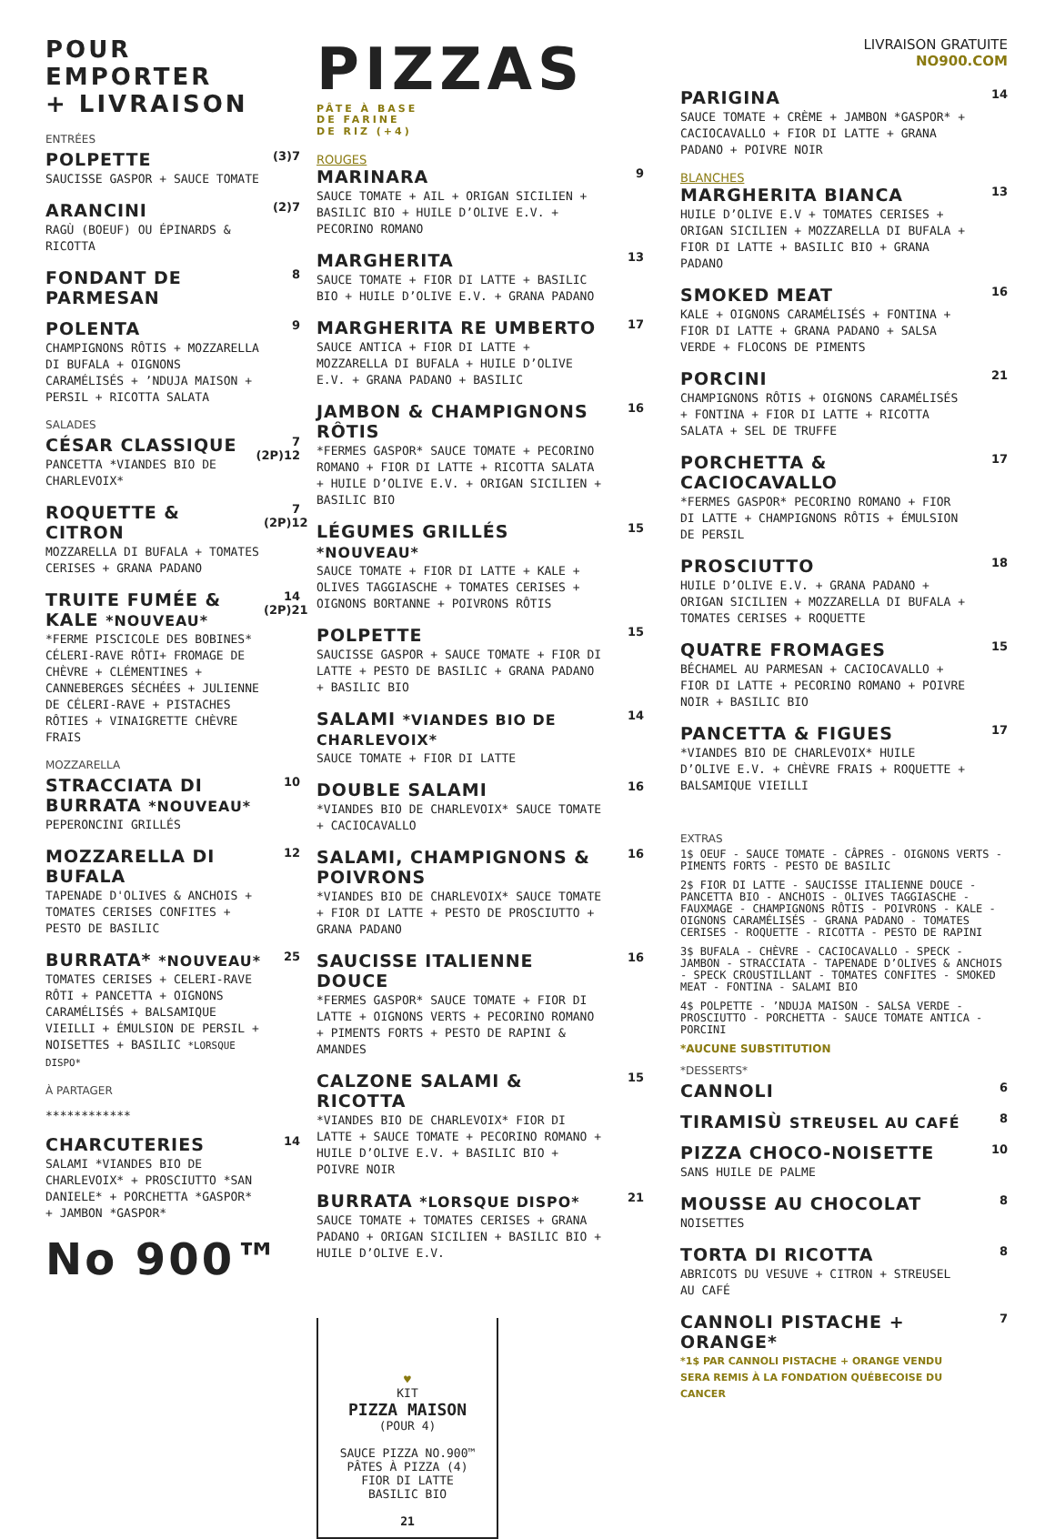POUR EMPORTER
+ LIVRAISON
ENTRÉES
POLPETTE
SAUCISSE GASPOR + SAUCE TOMATE
(3)7
ARANCINI
RAGÙ (BOEUF) OU ÉPINARDS & RICOTTA
(2)7
FONDANT DE PARMESAN
8
POLENTA
CHAMPIGNONS RÔTIS + MOZZARELLA DI BUFALA + OIGNONS CARAMÉLISÉS + ’NDUJA MAISON + PERSIL + RICOTTA SALATA
9
SALADES
CÉSAR CLASSIQUE
PANCETTA *VIANDES BIO DE CHARLEVOIX*
7 (2P)12
ROQUETTE & CITRON
MOZZARELLA DI BUFALA + TOMATES CERISES + GRANA PADANO
7 (2P)12
TRUITE FUMÉE & KALE *NOUVEAU*
*FERME PISCICOLE DES BOBINES* CÉLERI-RAVE RÔTI+ FROMAGE DE CHÈVRE + CLÉMENTINES + CANNEBERGES SÉCHÉES + JULIENNE DE CÉLERI-RAVE + PISTACHES RÔTIES + VINAIGRETTE CHÈVRE FRAIS
14 (2P)21
MOZZARELLA
STRACCIATA DI BURRATA *NOUVEAU*
PEPERONCINI GRILLÉS
10
MOZZARELLA DI BUFALA
TAPENADE D'OLIVES & ANCHOIS + TOMATES CERISES CONFITES + PESTO DE BASILIC
12
BURRATA* *NOUVEAU*
TOMATES CERISES + CELERI-RAVE RÔTI + PANCETTA + OIGNONS CARAMÉLISÉS + BALSAMIQUE VIEILLI + ÉMULSION DE PERSIL + NOISETTES + BASILIC *LORSQUE DISPO*
25
À PARTAGER
************
CHARCUTERIES
SALAMI *VIANDES BIO DE CHARLEVOIX* + PROSCIUTTO *SAN DANIELE* + PORCHETTA *GASPOR* + JAMBON *GASPOR*
14
No 900™
PIZZAS PÂTE À BASE
DE FARINE
DE RIZ (+4)
ROUGES
MARINARA
SAUCE TOMATE + AIL + ORIGAN SICILIEN + BASILIC BIO + HUILE D’OLIVE E.V. + PECORINO ROMANO
9
MARGHERITA
SAUCE TOMATE + FIOR DI LATTE + BASILIC BIO + HUILE D’OLIVE E.V. + GRANA PADANO
13
MARGHERITA RE UMBERTO
SAUCE ANTICA + FIOR DI LATTE + MOZZARELLA DI BUFALA + HUILE D’OLIVE E.V. + GRANA PADANO + BASILIC
17
JAMBON & CHAMPIGNONS RÔTIS
*FERMES GASPOR* SAUCE TOMATE + PECORINO ROMANO + FIOR DI LATTE + RICOTTA SALATA + HUILE D’OLIVE E.V. + ORIGAN SICILIEN + BASILIC BIO
16
LÉGUMES GRILLÉS *NOUVEAU*
SAUCE TOMATE + FIOR DI LATTE + KALE + OLIVES TAGGIASCHE + TOMATES CERISES + OIGNONS BORTANNE + POIVRONS RÔTIS
15
POLPETTE
SAUCISSE GASPOR + SAUCE TOMATE + FIOR DI LATTE + PESTO DE BASILIC + GRANA PADANO + BASILIC BIO
15
SALAMI *VIANDES BIO DE CHARLEVOIX*
SAUCE TOMATE + FIOR DI LATTE
14
DOUBLE SALAMI
*VIANDES BIO DE CHARLEVOIX* SAUCE TOMATE + CACIOCAVALLO
16
SALAMI, CHAMPIGNONS & POIVRONS
*VIANDES BIO DE CHARLEVOIX* SAUCE TOMATE + FIOR DI LATTE + PESTO DE PROSCIUTTO + GRANA PADANO
16
SAUCISSE ITALIENNE DOUCE
*FERMES GASPOR* SAUCE TOMATE + FIOR DI LATTE + OIGNONS VERTS + PECORINO ROMANO + PIMENTS FORTS + PESTO DE RAPINI & AMANDES
16
CALZONE SALAMI & RICOTTA
*VIANDES BIO DE CHARLEVOIX* FIOR DI LATTE + SAUCE TOMATE + PECORINO ROMANO + HUILE D’OLIVE E.V. + BASILIC BIO + POIVRE NOIR
15
BURRATA *LORSQUE DISPO*
SAUCE TOMATE + TOMATES CERISES + GRANA PADANO + ORIGAN SICILIEN + BASILIC BIO + HUILE D’OLIVE E.V.
21
♥
KIT
PIZZA MAISON
(POUR 4)
SAUCE PIZZA NO.900™
PÂTES À PIZZA (4)
FIOR DI LATTE
BASILIC BIO
21
LIVRAISON GRATUITE
NO900.COM
PARIGINA
SAUCE TOMATE + CRÈME + JAMBON *GASPOR* + CACIOCAVALLO + FIOR DI LATTE + GRANA PADANO + POIVRE NOIR
14
BLANCHES
MARGHERITA BIANCA
HUILE D’OLIVE E.V + TOMATES CERISES + ORIGAN SICILIEN + MOZZARELLA DI BUFALA + FIOR DI LATTE + BASILIC BIO + GRANA PADANO
13
SMOKED MEAT
KALE + OIGNONS CARAMÉLISÉS + FONTINA + FIOR DI LATTE + GRANA PADANO + SALSA VERDE + FLOCONS DE PIMENTS
16
PORCINI
CHAMPIGNONS RÔTIS + OIGNONS CARAMÉLISÉS + FONTINA + FIOR DI LATTE + RICOTTA SALATA + SEL DE TRUFFE
21
PORCHETTA & CACIOCAVALLO
*FERMES GASPOR* PECORINO ROMANO + FIOR DI LATTE + CHAMPIGNONS RÔTIS + ÉMULSION DE PERSIL
17
PROSCIUTTO
HUILE D’OLIVE E.V. + GRANA PADANO + ORIGAN SICILIEN + MOZZARELLA DI BUFALA + TOMATES CERISES + ROQUETTE
18
QUATRE FROMAGES
BÉCHAMEL AU PARMESAN + CACIOCAVALLO + FIOR DI LATTE + PECORINO ROMANO + POIVRE NOIR + BASILIC BIO
15
PANCETTA & FIGUES
*VIANDES BIO DE CHARLEVOIX* HUILE D’OLIVE E.V. + CHÈVRE FRAIS + ROQUETTE + BALSAMIQUE VIEILLI
17
EXTRAS
1$ OEUF - SAUCE TOMATE - CÂPRES - OIGNONS VERTS - PIMENTS FORTS - PESTO DE BASILIC
2$ FIOR DI LATTE - SAUCISSE ITALIENNE DOUCE - PANCETTA BIO - ANCHOIS - OLIVES TAGGIASCHE - FAUXMAGE - CHAMPIGNONS RÔTIS - POIVRONS - KALE - OIGNONS CARAMÉLISÉS - GRANA PADANO - TOMATES CERISES - ROQUETTE - RICOTTA - PESTO DE RAPINI
3$ BUFALA - CHÈVRE - CACIOCAVALLO - SPECK - JAMBON - STRACCIATA - TAPENADE D’OLIVES & ANCHOIS - SPECK CROUSTILLANT - TOMATES CONFITES - SMOKED MEAT - FONTINA - SALAMI BIO
4$ POLPETTE - ’NDUJA MAISON - SALSA VERDE - PROSCIUTTO - PORCHETTA - SAUCE TOMATE ANTICA - PORCINI
*AUCUNE SUBSTITUTION
*DESSERTS*
CANNOLI
6
TIRAMISÙ STREUSEL AU CAFÉ
8
PIZZA CHOCO-NOISETTE
SANS HUILE DE PALME
10
MOUSSE AU CHOCOLAT
NOISETTES
8
TORTA DI RICOTTA
ABRICOTS DU VESUVE + CITRON + STREUSEL AU CAFÉ
8
CANNOLI PISTACHE + ORANGE*
*1$ PAR CANNOLI PISTACHE + ORANGE VENDU SERA REMIS À LA FONDATION QUÉBECOISE DU CANCER
7